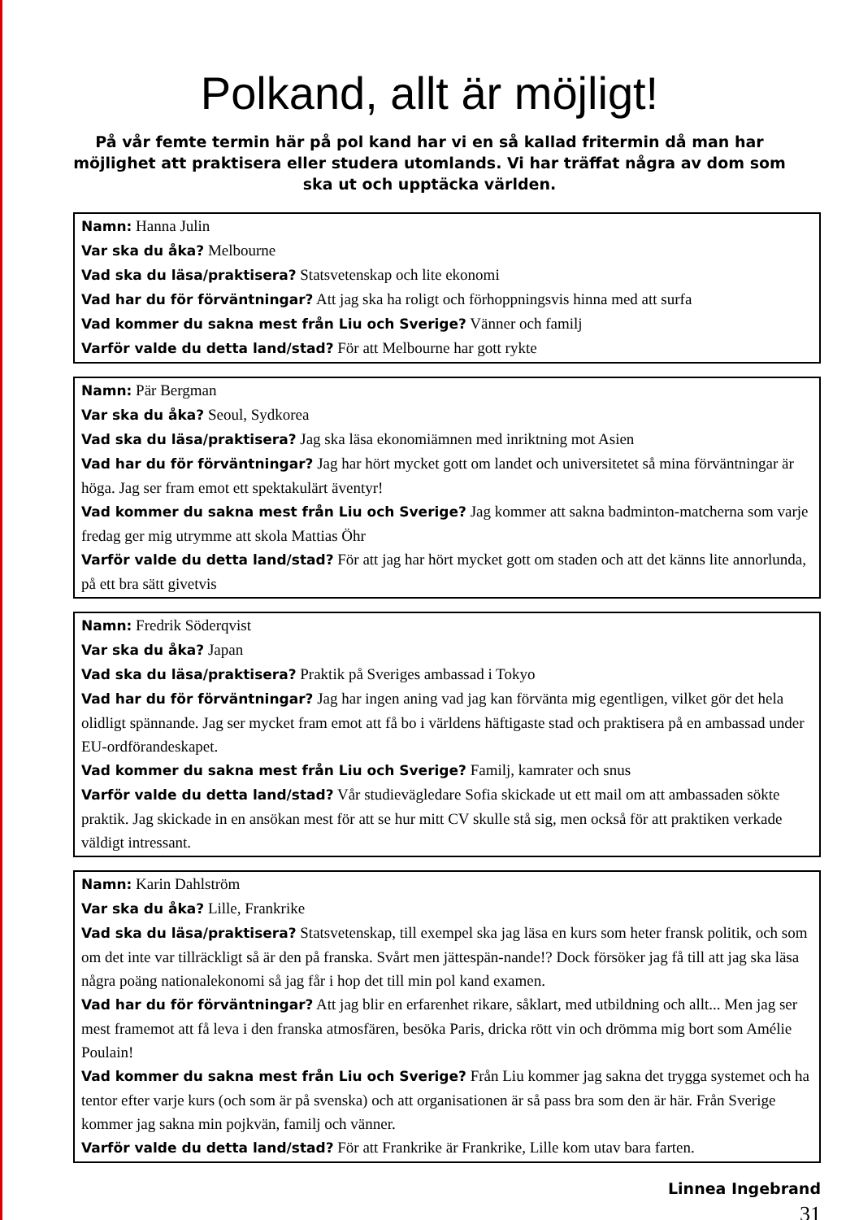Polkand, allt är möjligt!
På vår femte termin här på pol kand har vi en så kallad fritermin då man har möjlighet att praktisera eller studera utomlands. Vi har träffat några av dom som ska ut och upptäcka världen.
Namn: Hanna Julin
Var ska du åka? Melbourne
Vad ska du läsa/praktisera? Statsvetenskap och lite ekonomi
Vad har du för förväntningar? Att jag ska ha roligt och förhoppningsvis hinna med att surfa
Vad kommer du sakna mest från Liu och Sverige? Vänner och familj
Varför valde du detta land/stad? För att Melbourne har gott rykte
Namn: Pär Bergman
Var ska du åka? Seoul, Sydkorea
Vad ska du läsa/praktisera? Jag ska läsa ekonomiämnen med inriktning mot Asien
Vad har du för förväntningar? Jag har hört mycket gott om landet och universitetet så mina förväntningar är höga. Jag ser fram emot ett spektakulärt äventyr!
Vad kommer du sakna mest från Liu och Sverige? Jag kommer att sakna badminton-matcherna som varje fredag ger mig utrymme att skola Mattias Öhr
Varför valde du detta land/stad? För att jag har hört mycket gott om staden och att det känns lite annorlunda, på ett bra sätt givetvis
Namn: Fredrik Söderqvist
Var ska du åka? Japan
Vad ska du läsa/praktisera? Praktik på Sveriges ambassad i Tokyo
Vad har du för förväntningar? Jag har ingen aning vad jag kan förvänta mig egentligen, vilket gör det hela olidligt spännande. Jag ser mycket fram emot att få bo i världens häftigaste stad och praktisera på en ambassad under EU-ordförandeskapet.
Vad kommer du sakna mest från Liu och Sverige? Familj, kamrater och snus
Varför valde du detta land/stad? Vår studievägledare Sofia skickade ut ett mail om att ambassaden sökte praktik. Jag skickade in en ansökan mest för att se hur mitt CV skulle stå sig, men också för att praktiken verkade väldigt intressant.
Namn: Karin Dahlström
Var ska du åka? Lille, Frankrike
Vad ska du läsa/praktisera? Statsvetenskap, till exempel ska jag läsa en kurs som heter fransk politik, och som om det inte var tillräckligt så är den på franska. Svårt men jättespän-nande!? Dock försöker jag få till att jag ska läsa några poäng nationalekonomi så jag får i hop det till min pol kand examen.
Vad har du för förväntningar? Att jag blir en erfarenhet rikare, såklart, med utbildning och allt... Men jag ser mest framemot att få leva i den franska atmosfären, besöka Paris, dricka rött vin och drömma mig bort som Amélie Poulain!
Vad kommer du sakna mest från Liu och Sverige? Från Liu kommer jag sakna det trygga systemet och ha tentor efter varje kurs (och som är på svenska) och att organisationen är så pass bra som den är här. Från Sverige kommer jag sakna min pojkvän, familj och vänner.
Varför valde du detta land/stad? För att Frankrike är Frankrike, Lille kom utav bara farten.
Linnea Ingebrand
31